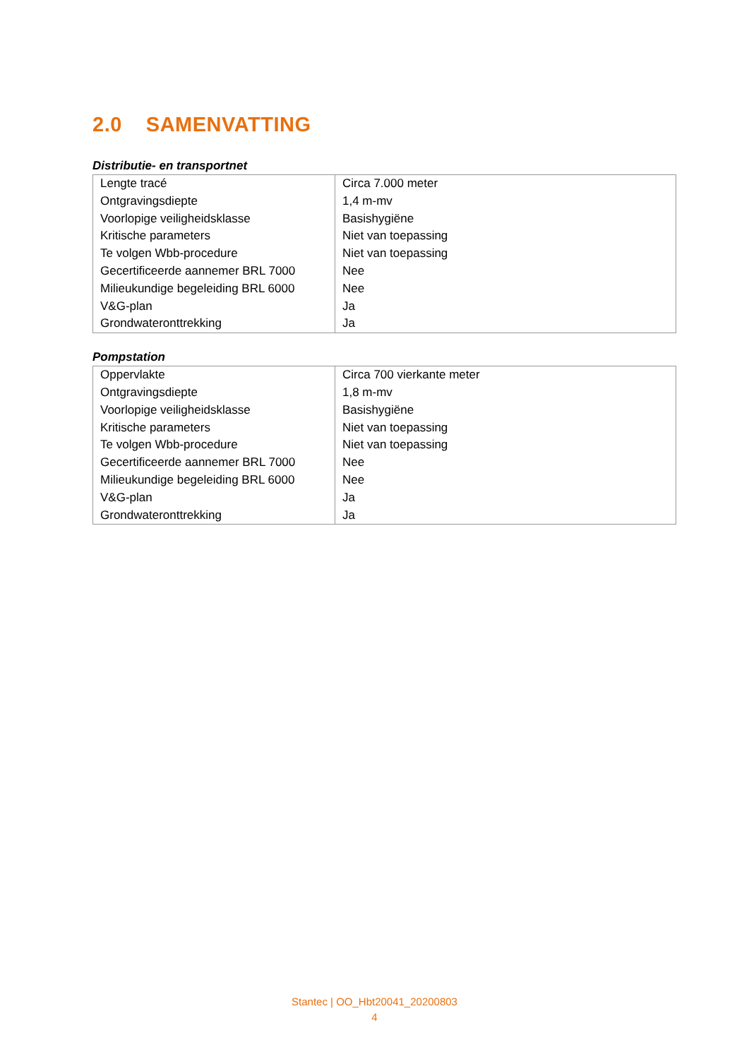2.0 SAMENVATTING
Distributie- en transportnet
| Lengte tracé | Circa 7.000 meter |
| Ontgravingsdiepte | 1,4 m-mv |
| Voorlopige veiligheidsklasse | Basishygiëne |
| Kritische parameters | Niet van toepassing |
| Te volgen Wbb-procedure | Niet van toepassing |
| Gecertificeerde aannemer BRL 7000 | Nee |
| Milieukundige begeleiding BRL 6000 | Nee |
| V&G-plan | Ja |
| Grondwateronttrekking | Ja |
Pompstation
| Oppervlakte | Circa 700 vierkante meter |
| Ontgravingsdiepte | 1,8 m-mv |
| Voorlopige veiligheidsklasse | Basishygiëne |
| Kritische parameters | Niet van toepassing |
| Te volgen Wbb-procedure | Niet van toepassing |
| Gecertificeerde aannemer BRL 7000 | Nee |
| Milieukundige begeleiding BRL 6000 | Nee |
| V&G-plan | Ja |
| Grondwateronttrekking | Ja |
Stantec | OO_Hbt20041_20200803
4